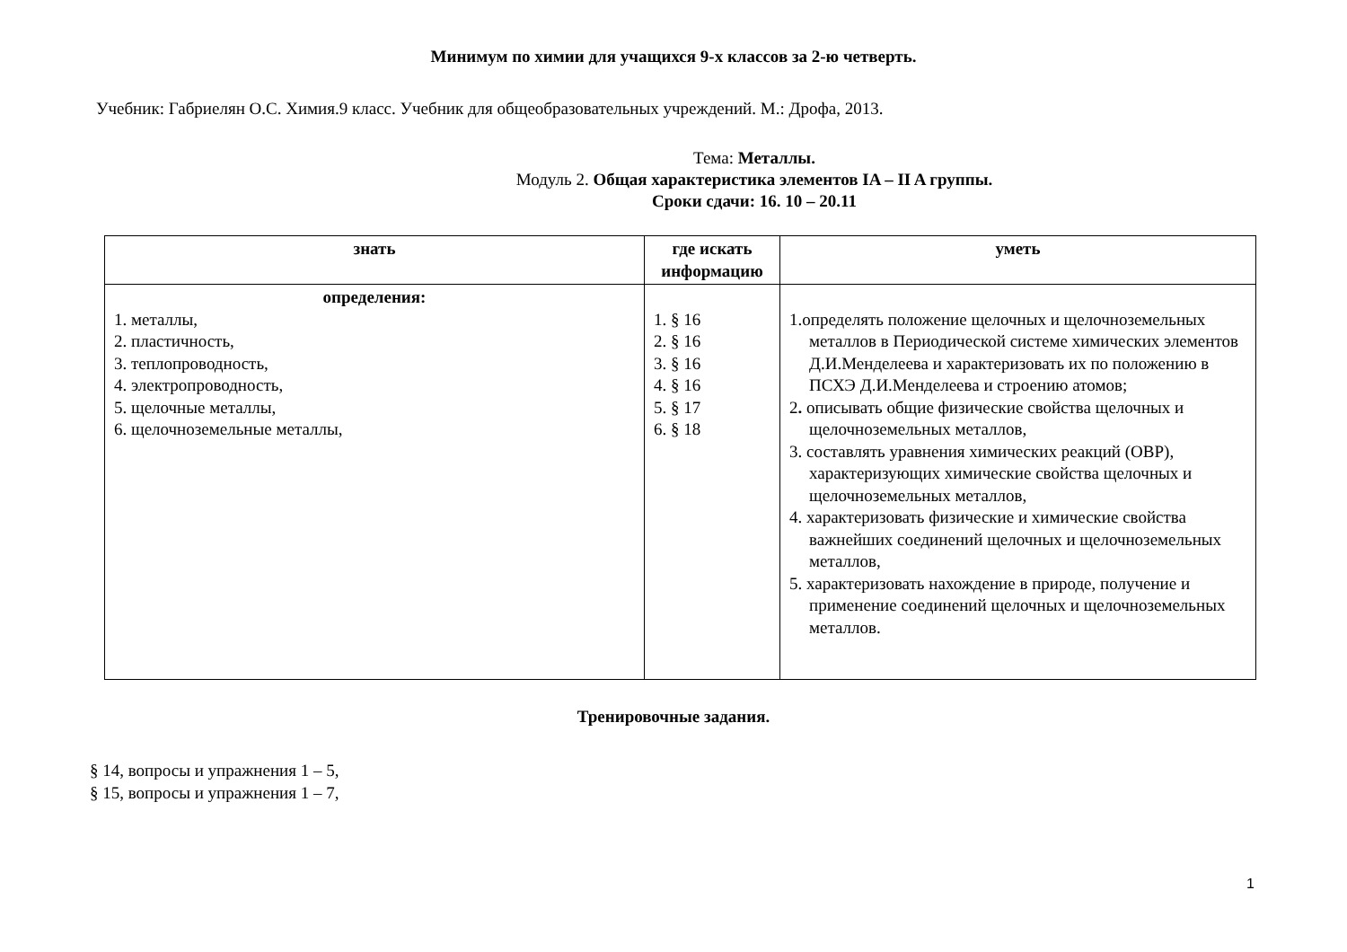Минимум по химии для учащихся 9-х классов за 2-ю четверть.
Учебник: Габриелян О.С. Химия.9 класс. Учебник для общеобразовательных учреждений. М.: Дрофа, 2013.
Тема: Металлы.
Модуль 2. Общая характеристика элементов IA – II A группы.
Сроки сдачи: 16. 10 – 20.11
| знать | где искать информацию | уметь |
| --- | --- | --- |
| определения: 1. металлы, 2. пластичность, 3. теплопроводность, 4. электропроводность, 5. щелочные металлы, 6. щелочноземельные металлы, | 1. § 16 2. § 16 3. § 16 4. § 16 5. § 17 6. § 18 | 1.определять положение щелочных и щелочноземельных металлов в Периодической системе химических элементов Д.И.Менделеева и характеризовать их по положению в ПСХЭ Д.И.Менделеева и строению атомов; 2 . описывать общие физические свойства щелочных и щелочноземельных металлов, 3. составлять уравнения химических реакций (ОВР), характеризующих химические свойства щелочных и щелочноземельных металлов, 4. характеризовать физические и химические свойства важнейших соединений щелочных и щелочноземельных металлов, 5. характеризовать нахождение в природе, получение и применение соединений щелочных и щелочноземельных металлов. |
Тренировочные задания.
§ 14, вопросы и упражнения 1 – 5,
§ 15, вопросы и упражнения 1 – 7,
1